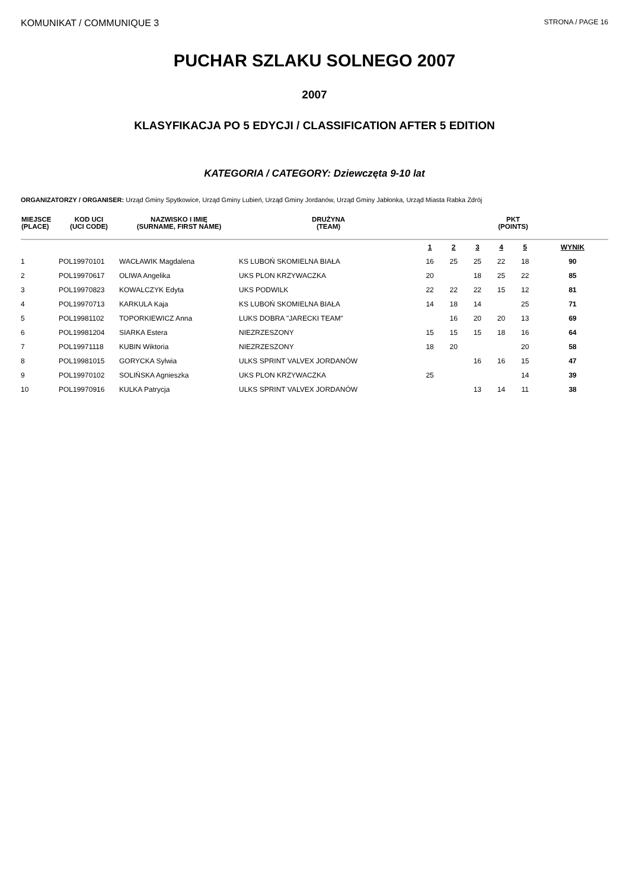KOMUNIKAT / COMMUNIQUE 3
STRONA / PAGE 16
PUCHAR SZLAKU SOLNEGO 2007
2007
KLASYFIKACJA PO 5 EDYCJI / CLASSIFICATION AFTER 5 EDITION
KATEGORIA / CATEGORY: Dziewczęta 9-10 lat
ORGANIZATORZY / ORGANISER: Urząd Gminy Spytkowice, Urząd Gminy Lubień, Urząd Gminy Jordanów, Urząd Gminy Jabłonka, Urząd Miasta Rabka Zdrój
| MIEJSCE (PLACE) | KOD UCI (UCI CODE) | NAZWISKO I IMIĘ (SURNAME, FIRST NAME) | DRUŻYNA (TEAM) | PKT (POINTS) | | | | | |
| --- | --- | --- | --- | --- | --- | --- | --- | --- | --- |
| | | | | 1 | 2 | 3 | 4 | 5 | WYNIK |
| 1 | POL19970101 | WACŁAWIK Magdalena | KS LUBOŃ SKOMIELNA BIAŁA | 16 | 25 | 25 | 22 | 18 | 90 |
| 2 | POL19970617 | OLIWA Angelika | UKS PLON KRZYWACZKA | 20 | | 18 | 25 | 22 | 85 |
| 3 | POL19970823 | KOWALCZYK Edyta | UKS PODWILK | 22 | 22 | 22 | 15 | 12 | 81 |
| 4 | POL19970713 | KARKULA Kaja | KS LUBOŃ SKOMIELNA BIAŁA | 14 | 18 | 14 | | 25 | 71 |
| 5 | POL19981102 | TOPORKIEWICZ Anna | LUKS DOBRA "JARECKI TEAM" | | 16 | 20 | 20 | 13 | 69 |
| 6 | POL19981204 | SIARKA Estera | NIEZRZESZONY | 15 | 15 | 15 | 18 | 16 | 64 |
| 7 | POL19971118 | KUBIN Wiktoria | NIEZRZESZONY | 18 | 20 | | | 20 | 58 |
| 8 | POL19981015 | GORYCKA Sylwia | ULKS SPRINT VALVEX JORDANÓW | | | 16 | 16 | 15 | 47 |
| 9 | POL19970102 | SOLIŃSKA Agnieszka | UKS PLON KRZYWACZKA | 25 | | | | 14 | 39 |
| 10 | POL19970916 | KULKA Patrycja | ULKS SPRINT VALVEX JORDANÓW | | | 13 | 14 | 11 | 38 |